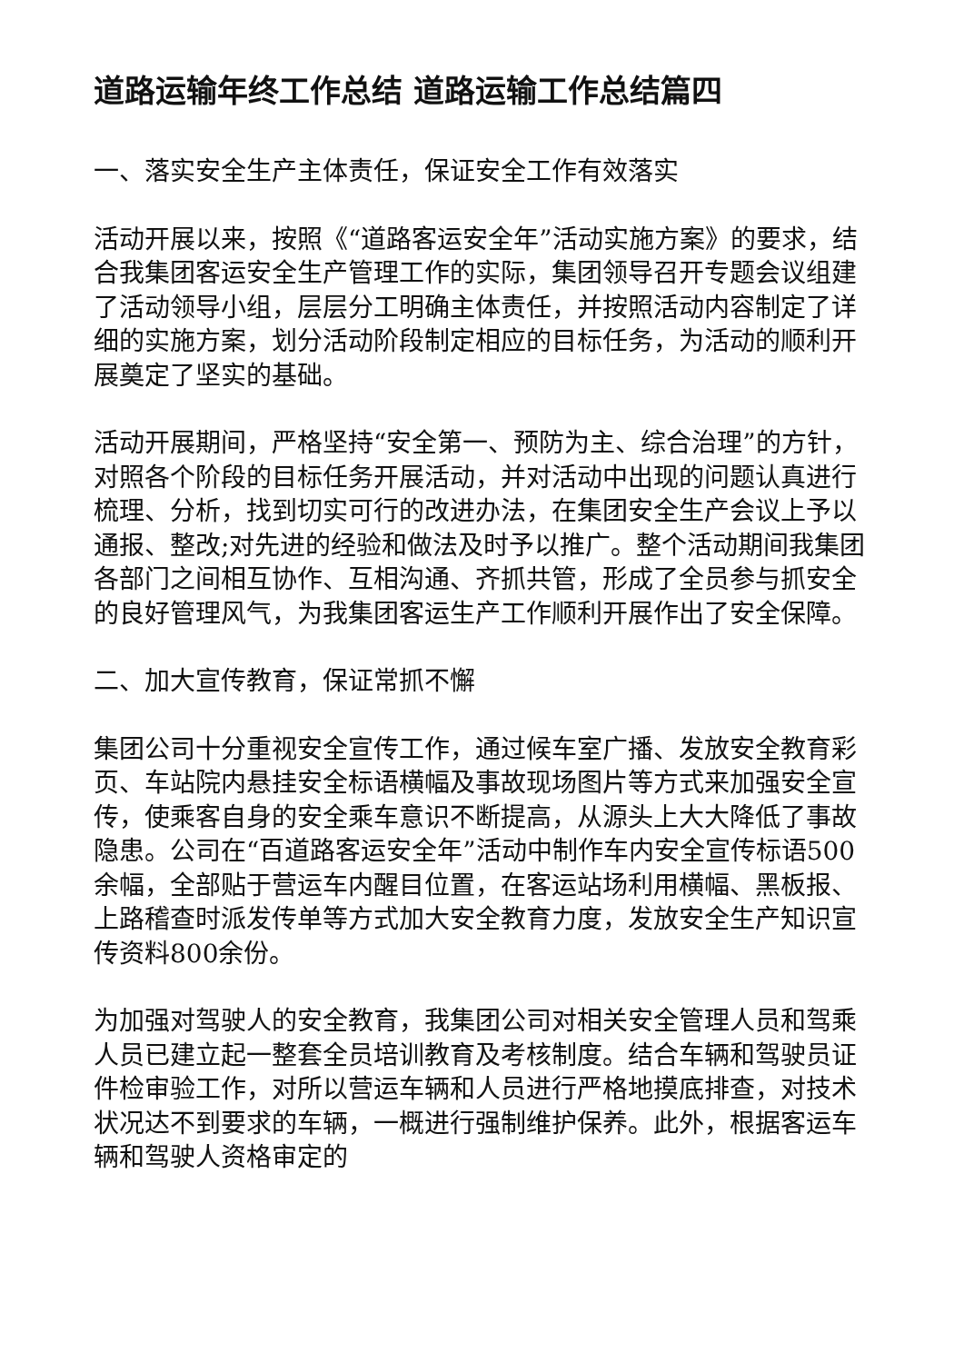道路运输年终工作总结 道路运输工作总结篇四
一、落实安全生产主体责任，保证安全工作有效落实
活动开展以来，按照《“道路客运安全年”活动实施方案》的要求，结合我集团客运安全生产管理工作的实际，集团领导召开专题会议组建了活动领导小组，层层分工明确主体责任，并按照活动内容制定了详细的实施方案，划分活动阶段制定相应的目标任务，为活动的顺利开展奠定了坚实的基础。
活动开展期间，严格坚持“安全第一、预防为主、综合治理”的方针，对照各个阶段的目标任务开展活动，并对活动中出现的问题认真进行梳理、分析，找到切实可行的改进办法，在集团安全生产会议上予以通报、整改;对先进的经验和做法及时予以推广。整个活动期间我集团各部门之间相互协作、互相沟通、齐抓共管，形成了全员参与抓安全的良好管理风气，为我集团客运生产工作顺利开展作出了安全保障。
二、加大宣传教育，保证常抓不懈
集团公司十分重视安全宣传工作，通过候车室广播、发放安全教育彩页、车站院内悬挂安全标语横幅及事故现场图片等方式来加强安全宣传，使乘客自身的安全乘车意识不断提高，从源头上大大降低了事故隐患。公司在“百道路客运安全年”活动中制作车内安全宣传标语500余幅，全部贴于营运车内醒目位置，在客运站场利用横幅、黑板报、上路稽查时派发传单等方式加大安全教育力度，发放安全生产知识宣传资料800余份。
为加强对驾驶人的安全教育，我集团公司对相关安全管理人员和驾乘人员已建立起一整套全员培训教育及考核制度。结合车辆和驾驶员证件检审验工作，对所以营运车辆和人员进行严格地摸底排查，对技术状况达不到要求的车辆，一概进行强制维护保养。此外，根据客运车辆和驾驶人资格审定的